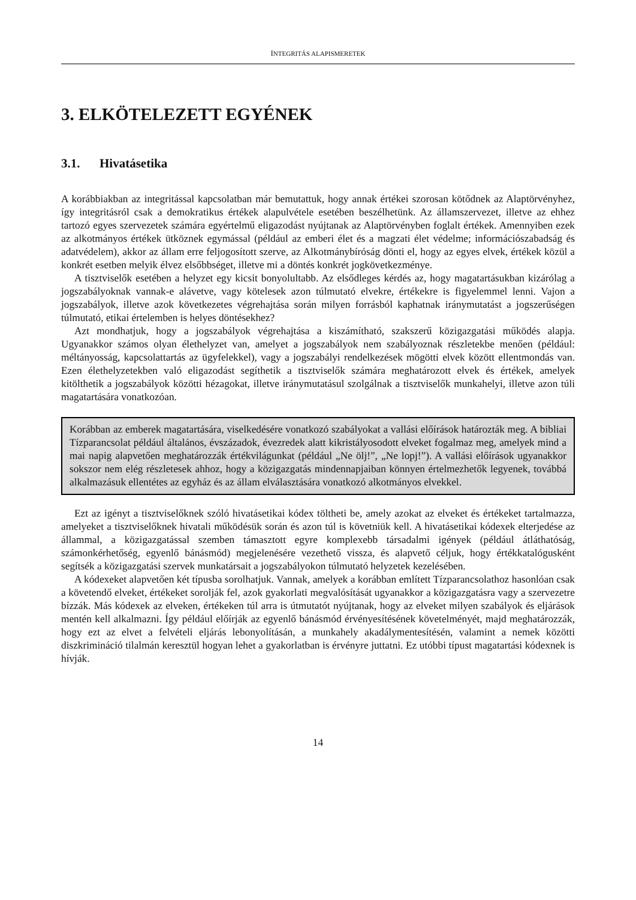INTEGRITÁS ALAPISMERETEK
3. ELKÖTELEZETT EGYÉNEK
3.1. Hivatásetika
A korábbiakban az integritással kapcsolatban már bemutattuk, hogy annak értékei szorosan kötődnek az Alaptörvényhez, így integritásról csak a demokratikus értékek alapulvétele esetében beszélhetünk. Az államszervezet, illetve az ehhez tartozó egyes szervezetek számára egyértelmű eligazodást nyújtanak az Alaptörvényben foglalt értékek. Amennyiben ezek az alkotmányos értékek ütköznek egymással (például az emberi élet és a magzati élet védelme; információszabadság és adatvédelem), akkor az állam erre feljogosított szerve, az Alkotmánybíróság dönti el, hogy az egyes elvek, értékek közül a konkrét esetben melyik élvez elsőbbséget, illetve mi a döntés konkrét jogkövetkezménye.
A tisztviselők esetében a helyzet egy kicsit bonyolultabb. Az elsődleges kérdés az, hogy magatartásukban kizárólag a jogszabályoknak vannak-e alávetve, vagy kötelesek azon túlmutató elvekre, értékekre is figyelemmel lenni. Vajon a jogszabályok, illetve azok következetes végrehajtása során milyen forrásból kaphatnak iránymutatást a jogszerűségen túlmutató, etikai értelemben is helyes döntésekhez?
Azt mondhatjuk, hogy a jogszabályok végrehajtása a kiszámítható, szakszerű közigazgatási működés alapja. Ugyanakkor számos olyan élethelyzet van, amelyet a jogszabályok nem szabályoznak részletekbe menően (például: méltányosság, kapcsolattartás az ügyfelekkel), vagy a jogszabályi rendelkezések mögötti elvek között ellentmondás van. Ezen élethelyzetekben való eligazodást segíthetik a tisztviselők számára meghatározott elvek és értékek, amelyek kitölthetik a jogszabályok közötti hézagokat, illetve iránymutatásul szolgálnak a tisztviselők munkahelyi, illetve azon túli magatartására vonatkozóan.
Korábban az emberek magatartására, viselkedésére vonatkozó szabályokat a vallási előírások határozták meg. A bibliai Tízparancsolat például általános, évszázadok, évezredek alatt kikristályosodott elveket fogalmaz meg, amelyek mind a mai napig alapvetően meghatározzák értékvilágunkat (például „Ne ölj!”, „Ne lopj!”). A vallási előírások ugyanakkor sokszor nem elég részletesek ahhoz, hogy a közigazgatás mindennapjaiban könnyen értelmezhetők legyenek, továbbá alkalmazásuk ellentétes az egyház és az állam elválasztására vonatkozó alkotmányos elvekkel.
Ezt az igényt a tisztviselőknek szóló hivatásetikai kódex töltheti be, amely azokat az elveket és értékeket tartalmazza, amelyeket a tisztviselőknek hivatali működésük során és azon túl is követniük kell. A hivatásetikai kódexek elterjedése az állammal, a közigazgatással szemben támasztott egyre komplexebb társadalmi igények (például átláthatóság, számonkérhetőség, egyenlő bánásmód) megjelenésére vezethető vissza, és alapvető céljuk, hogy értékkatalógusként segítsék a közigazgatási szervek munkatársait a jogszabályokon túlmutató helyzetek kezelésében.
A kódexeket alapvetően két típusba sorolhatjuk. Vannak, amelyek a korábban említett Tízparancsolathoz hasonlóan csak a követendő elveket, értékeket sorolják fel, azok gyakorlati megvalósítását ugyanakkor a közigazgatásra vagy a szervezetre bízzák. Más kódexek az elveken, értékeken túl arra is útmutatót nyújtanak, hogy az elveket milyen szabályok és eljárások mentén kell alkalmazni. Így például előírják az egyenlő bánásmód érvényesítésének követelményét, majd meghatározzák, hogy ezt az elvet a felvételi eljárás lebonyolításán, a munkahely akadálymentesítésén, valamint a nemek közötti diszkrimináció tilalmán keresztül hogyan lehet a gyakorlatban is érvényre juttatni. Ez utóbbi típust magatartási kódexnek is hívják.
14